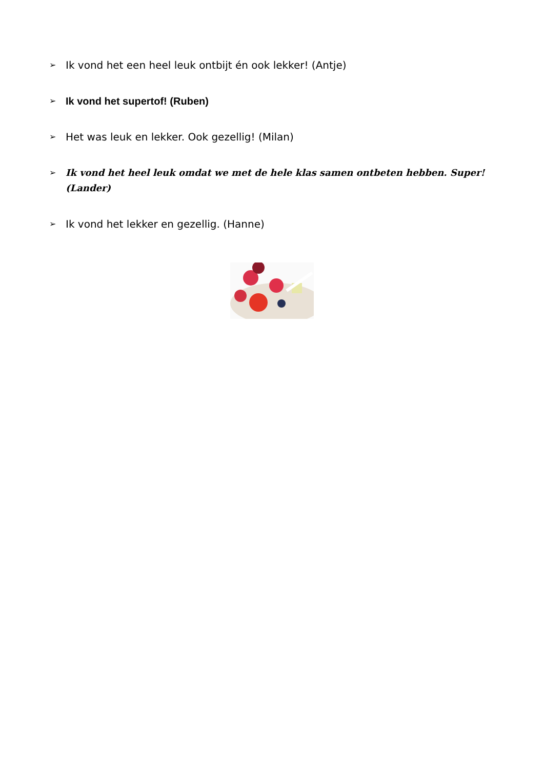➢ Ik vond het een heel leuk ontbijt én ook lekker! (Antje)
➢ Ik vond het supertof! (Ruben)
➢ Het was leuk en lekker. Ook gezellig! (Milan)
➢ Ik vond het heel leuk omdat we met de hele klas samen ontbeten hebben. Super! (Lander)
➢ Ik vond het lekker en gezellig. (Hanne)